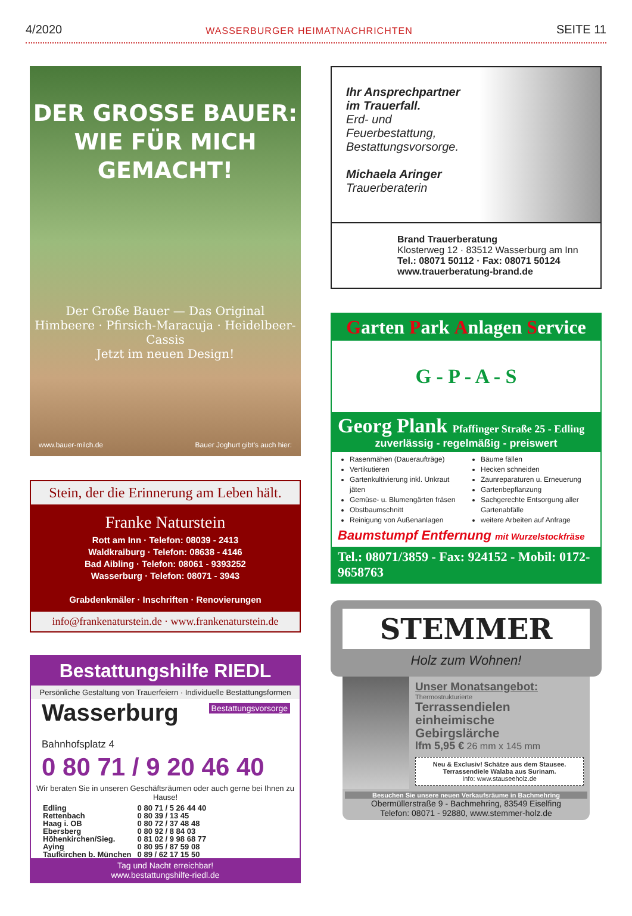4/2020 WASSERBURGER HEIMATNACHRICHTEN SEITE 11
DER GROSSE BAUER:
WIE FÜR MICH GEMACHT!
Der Große Bauer — Das Original
Himbeere · Pfirsich-Maracuja · Heidelbeer-Cassis
Jetzt im neuen Design!
www.bauer-milch.de Bauer Joghurt gibt's auch hier:
Stein, der die Erinnerung am Leben hält.
Franke Naturstein
Rott am Inn · Telefon: 08039 - 2413
Waldkraiburg · Telefon: 08638 - 4146
Bad Aibling · Telefon: 08061 - 9393252
Wasserburg · Telefon: 08071 - 3943
Grabdenkmäler · Inschriften · Renovierungen
info@frankenaturstein.de · www.frankenaturstein.de
Bestattungshilfe RIEDL
Persönliche Gestaltung von Trauerfeiern · Individuelle Bestattungsformen
Bestattungsvorsorge
Wasserburg Bahnhofsplatz 4
0 80 71 / 9 20 46 40
Wir beraten Sie in unseren Geschäftsräumen oder auch gerne bei Ihnen zu Hause!
| Edling | 0 80 71 / 5 26 44 40 |
| Rettenbach | 0 80 39 / 13 45 |
| Haag i. OB | 0 80 72 / 37 48 48 |
| Ebersberg | 0 80 92 / 8 84 03 |
| Höhenkirchen/Sieg. | 0 81 02 / 9 98 68 77 |
| Aying | 0 80 95 / 87 59 08 |
| Taufkirchen b. München | 0 89 / 62 17 15 50 |
Tag und Nacht erreichbar!
www.bestattungshilfe-riedl.de
Ihr Ansprechpartner
im Trauerfall.
Erd- und
Feuerbestattung,
Bestattungsvorsorge.
Michaela Aringer
Trauerberaterin
Brand Trauerberatung
Klosterweg 12 · 83512 Wasserburg am Inn
Tel.: 08071 50112 · Fax: 08071 50124
www.trauerberatung-brand.de
Garten Park Anlagen Service
G - P - A - S
Georg Plank Pfaffinger Straße 25 - Edling
zuverlässig - regelmäßig - preiswert
Rasenmähen (Daueraufträge)
Vertikutieren
Gartenkultivierung inkl. Unkraut jäten
Gemüse- u. Blumengärten fräsen
Obstbaumschnitt
Reinigung von Außenanlagen
Bäume fällen
Hecken schneiden
Zaunreparaturen u. Erneuerung
Gartenbepflanzung
Sachgerechte Entsorgung aller Gartenabfälle
weitere Arbeiten auf Anfrage
Baumstumpf Entfernung mit Wurzelstockfräse
Tel.: 08071/3859 - Fax: 924152 - Mobil: 0172-9658763
STEMMER
Holz zum Wohnen!
Unser Monatsangebot:
Thermostrukturierte
Terrassendielen
einheimische
Gebirgslärche
lfm 5,95 € 26 mm x 145 mm
Neu & Exclusiv! Schätze aus dem Stausee. Terrassendiele Walaba aus Surinam.
Info: www.stauseeholz.de
Besuchen Sie unsere neuen Verkaufsräume in Bachmehring
Obermüllerstraße 9 - Bachmehring, 83549 Eiselfing
Telefon: 08071 - 92880, www.stemmer-holz.de